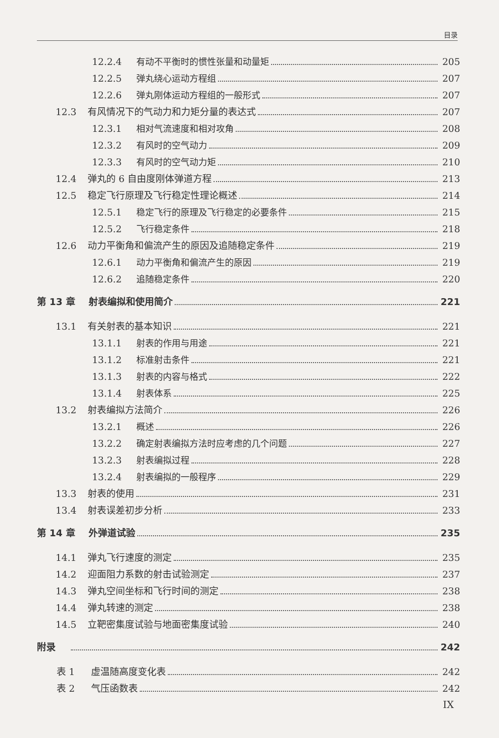目录
12.2.4 有动不平衡时的惯性张量和动量矩 205
12.2.5 弹丸绕心运动方程组 207
12.2.6 弹丸刚体运动方程组的一般形式 207
12.3 有风情况下的气动力和力矩分量的表达式 207
12.3.1 相对气流速度和相对攻角 208
12.3.2 有风时的空气动力 209
12.3.3 有风时的空气动力矩 210
12.4 弹丸的 6 自由度刚体弹道方程 213
12.5 稳定飞行原理及飞行稳定性理论概述 214
12.5.1 稳定飞行的原理及飞行稳定的必要条件 215
12.5.2 飞行稳定条件 218
12.6 动力平衡角和偏流产生的原因及追随稳定条件 219
12.6.1 动力平衡角和偏流产生的原因 219
12.6.2 追随稳定条件 220
第 13 章 射表编拟和使用简介 221
13.1 有关射表的基本知识 221
13.1.1 射表的作用与用途 221
13.1.2 标准射击条件 221
13.1.3 射表的内容与格式 222
13.1.4 射表体系 225
13.2 射表编拟方法简介 226
13.2.1 概述 226
13.2.2 确定射表编拟方法时应考虑的几个问题 227
13.2.3 射表编拟过程 228
13.2.4 射表编拟的一般程序 229
13.3 射表的使用 231
13.4 射表误差初步分析 233
第 14 章 外弹道试验 235
14.1 弹丸飞行速度的测定 235
14.2 迎面阻力系数的射击试验测定 237
14.3 弹丸空间坐标和飞行时间的测定 238
14.4 弹丸转速的测定 238
14.5 立靶密集度试验与地面密集度试验 240
附录 242
表 1 虚温随高度变化表 242
表 2 气压函数表 242
IX